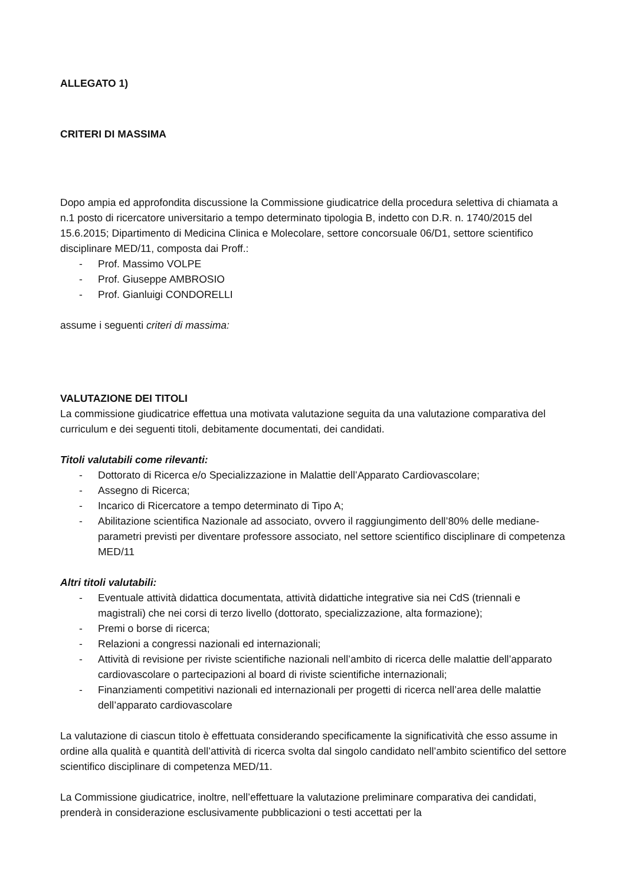ALLEGATO 1)
CRITERI DI MASSIMA
Dopo ampia ed approfondita discussione la Commissione giudicatrice della procedura selettiva di chiamata a n.1 posto di ricercatore universitario a tempo determinato tipologia B, indetto con D.R. n. 1740/2015 del 15.6.2015; Dipartimento di Medicina Clinica e Molecolare, settore concorsuale 06/D1, settore scientifico disciplinare MED/11, composta dai Proff.:
- Prof. Massimo VOLPE
- Prof. Giuseppe AMBROSIO
- Prof. Gianluigi CONDORELLI
assume i seguenti criteri di massima:
VALUTAZIONE DEI TITOLI
La commissione giudicatrice effettua una motivata valutazione seguita da una valutazione comparativa del curriculum e dei seguenti titoli, debitamente documentati, dei candidati.
Titoli valutabili come rilevanti:
- Dottorato di Ricerca e/o Specializzazione in Malattie dell’Apparato Cardiovascolare;
- Assegno di Ricerca;
- Incarico di Ricercatore a tempo determinato di Tipo A;
- Abilitazione scientifica Nazionale ad associato, ovvero il raggiungimento dell’80% delle mediane-parametri previsti per diventare professore associato, nel settore scientifico disciplinare di competenza MED/11
Altri titoli valutabili:
- Eventuale attività didattica documentata, attività didattiche integrative sia nei CdS (triennali e magistrali) che nei corsi di terzo livello (dottorato, specializzazione, alta formazione);
- Premi o borse di ricerca;
- Relazioni a congressi nazionali ed internazionali;
- Attività di revisione per riviste scientifiche nazionali nell’ambito di ricerca delle malattie dell’apparato cardiovascolare o partecipazioni al board di riviste scientifiche internazionali;
- Finanziamenti competitivi nazionali ed internazionali per progetti di ricerca nell’area delle malattie dell’apparato cardiovascolare
La valutazione di ciascun titolo è effettuata considerando specificamente la significatività che esso assume in ordine alla qualità e quantità dell’attività di ricerca svolta dal singolo candidato nell’ambito scientifico del settore scientifico disciplinare di competenza MED/11.
La Commissione giudicatrice, inoltre, nell’effettuare la valutazione preliminare comparativa dei candidati, prenderà in considerazione esclusivamente pubblicazioni o testi accettati per la